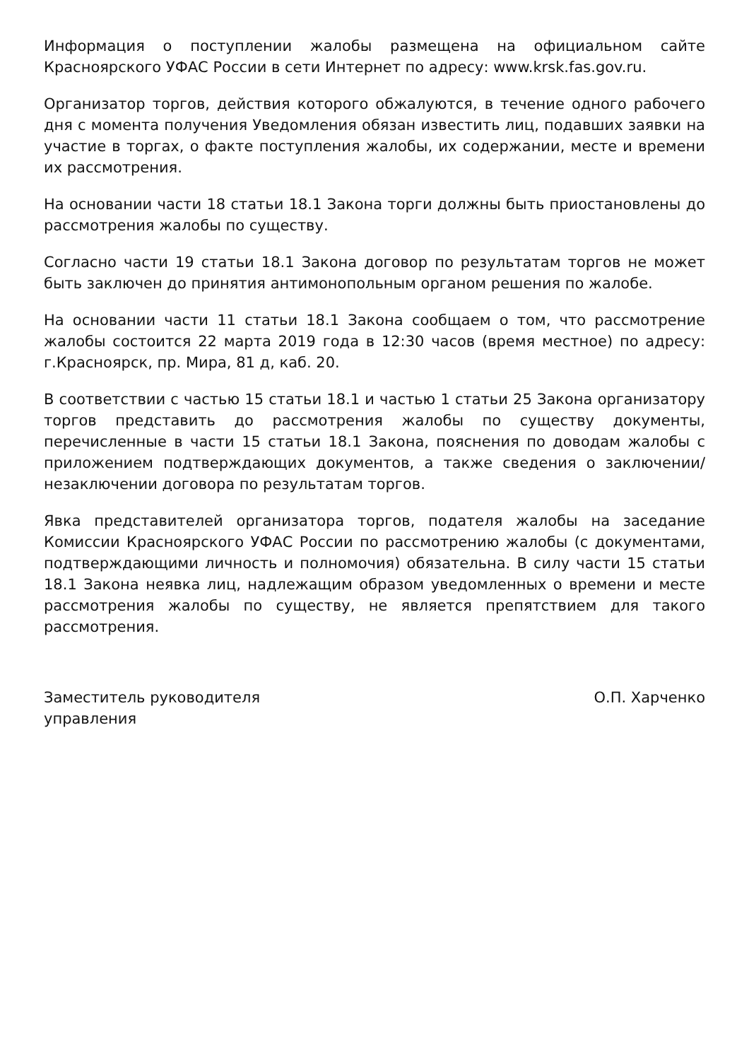Информация о поступлении жалобы размещена на официальном сайте Красноярского УФАС России в сети Интернет по адресу: www.krsk.fas.gov.ru.
Организатор торгов, действия которого обжалуются, в течение одного рабочего дня с момента получения Уведомления обязан известить лиц, подавших заявки на участие в торгах, о факте поступления жалобы, их содержании, месте и времени их рассмотрения.
На основании части 18 статьи 18.1 Закона торги должны быть приостановлены до рассмотрения жалобы по существу.
Согласно части 19 статьи 18.1 Закона договор по результатам торгов не может быть заключен до принятия антимонопольным органом решения по жалобе.
На основании части 11 статьи 18.1 Закона сообщаем о том, что рассмотрение жалобы состоится 22 марта 2019 года в 12:30 часов (время местное) по адресу: г.Красноярск, пр. Мира, 81 д, каб. 20.
В соответствии с частью 15 статьи 18.1 и частью 1 статьи 25 Закона организатору торгов представить до рассмотрения жалобы по существу документы, перечисленные в части 15 статьи 18.1 Закона, пояснения по доводам жалобы с приложением подтверждающих документов, а также сведения о заключении/незаключении договора по результатам торгов.
Явка представителей организатора торгов, подателя жалобы на заседание Комиссии Красноярского УФАС России по рассмотрению жалобы (с документами, подтверждающими личность и полномочия) обязательна. В силу части 15 статьи 18.1 Закона неявка лиц, надлежащим образом уведомленных о времени и месте рассмотрения жалобы по существу, не является препятствием для такого рассмотрения.
Заместитель руководителя
управления
О.П. Харченко